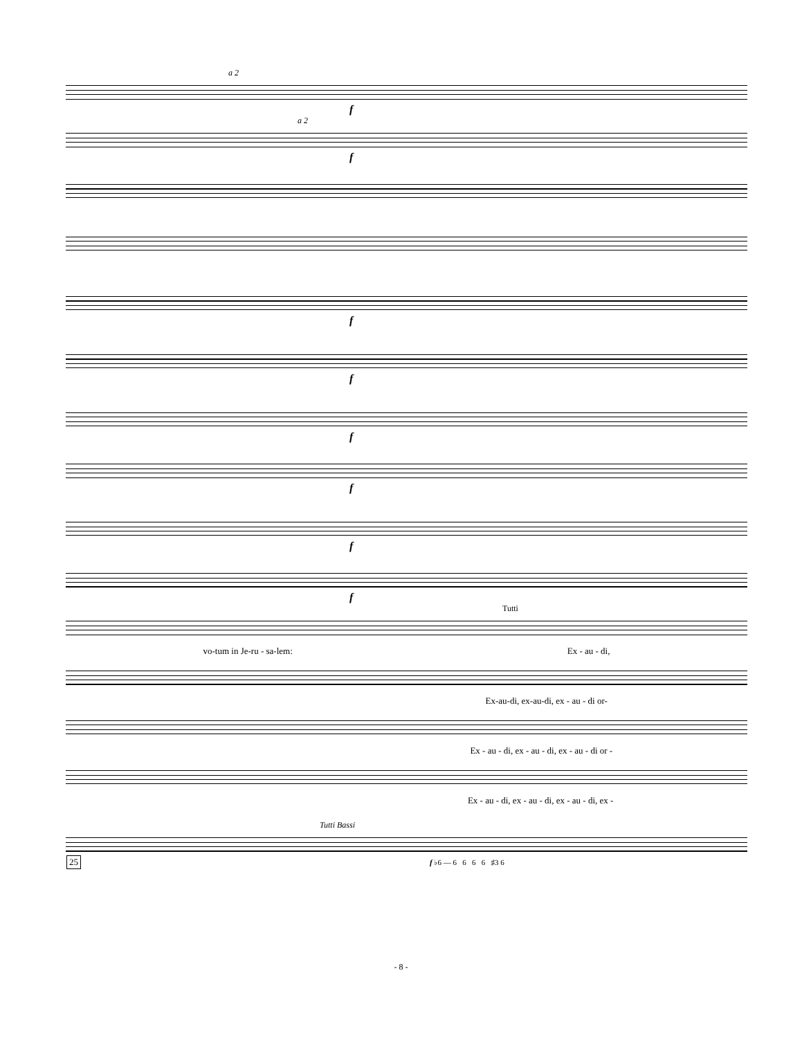a 2
f
a 2
f
f
f
f
f
f
f
Tutti
vo-tum in Je-ru - sa-lem: Ex - au - di,
Ex-au-di, ex-au-di, ex - au - di or-
Ex - au - di, ex - au - di, ex - au - di or -
Ex - au - di, ex - au - di, ex - au - di, ex -
Tutti Bassi
25 f ♭6 — 6 6 6 6 ♯3 6
- 8 -